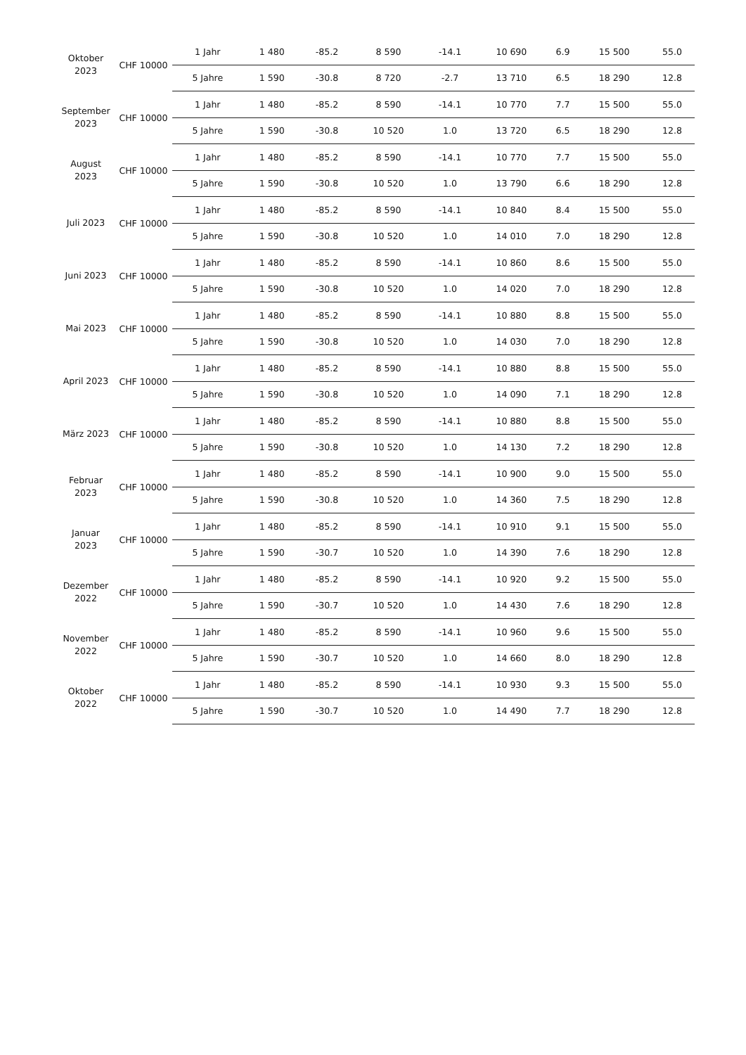| Oktober 2023 | CHF 10000 | 1 Jahr | 1 480 | -85.2 | 8 590 | -14.1 | 10 690 | 6.9 | 15 500 | 55.0 |
| | | 5 Jahre | 1 590 | -30.8 | 8 720 | -2.7 | 13 710 | 6.5 | 18 290 | 12.8 |
| September 2023 | CHF 10000 | 1 Jahr | 1 480 | -85.2 | 8 590 | -14.1 | 10 770 | 7.7 | 15 500 | 55.0 |
| | | 5 Jahre | 1 590 | -30.8 | 10 520 | 1.0 | 13 720 | 6.5 | 18 290 | 12.8 |
| August 2023 | CHF 10000 | 1 Jahr | 1 480 | -85.2 | 8 590 | -14.1 | 10 770 | 7.7 | 15 500 | 55.0 |
| | | 5 Jahre | 1 590 | -30.8 | 10 520 | 1.0 | 13 790 | 6.6 | 18 290 | 12.8 |
| Juli 2023 | CHF 10000 | 1 Jahr | 1 480 | -85.2 | 8 590 | -14.1 | 10 840 | 8.4 | 15 500 | 55.0 |
| | | 5 Jahre | 1 590 | -30.8 | 10 520 | 1.0 | 14 010 | 7.0 | 18 290 | 12.8 |
| Juni 2023 | CHF 10000 | 1 Jahr | 1 480 | -85.2 | 8 590 | -14.1 | 10 860 | 8.6 | 15 500 | 55.0 |
| | | 5 Jahre | 1 590 | -30.8 | 10 520 | 1.0 | 14 020 | 7.0 | 18 290 | 12.8 |
| Mai 2023 | CHF 10000 | 1 Jahr | 1 480 | -85.2 | 8 590 | -14.1 | 10 880 | 8.8 | 15 500 | 55.0 |
| | | 5 Jahre | 1 590 | -30.8 | 10 520 | 1.0 | 14 030 | 7.0 | 18 290 | 12.8 |
| April 2023 | CHF 10000 | 1 Jahr | 1 480 | -85.2 | 8 590 | -14.1 | 10 880 | 8.8 | 15 500 | 55.0 |
| | | 5 Jahre | 1 590 | -30.8 | 10 520 | 1.0 | 14 090 | 7.1 | 18 290 | 12.8 |
| März 2023 | CHF 10000 | 1 Jahr | 1 480 | -85.2 | 8 590 | -14.1 | 10 880 | 8.8 | 15 500 | 55.0 |
| | | 5 Jahre | 1 590 | -30.8 | 10 520 | 1.0 | 14 130 | 7.2 | 18 290 | 12.8 |
| Februar 2023 | CHF 10000 | 1 Jahr | 1 480 | -85.2 | 8 590 | -14.1 | 10 900 | 9.0 | 15 500 | 55.0 |
| | | 5 Jahre | 1 590 | -30.8 | 10 520 | 1.0 | 14 360 | 7.5 | 18 290 | 12.8 |
| Januar 2023 | CHF 10000 | 1 Jahr | 1 480 | -85.2 | 8 590 | -14.1 | 10 910 | 9.1 | 15 500 | 55.0 |
| | | 5 Jahre | 1 590 | -30.7 | 10 520 | 1.0 | 14 390 | 7.6 | 18 290 | 12.8 |
| Dezember 2022 | CHF 10000 | 1 Jahr | 1 480 | -85.2 | 8 590 | -14.1 | 10 920 | 9.2 | 15 500 | 55.0 |
| | | 5 Jahre | 1 590 | -30.7 | 10 520 | 1.0 | 14 430 | 7.6 | 18 290 | 12.8 |
| November 2022 | CHF 10000 | 1 Jahr | 1 480 | -85.2 | 8 590 | -14.1 | 10 960 | 9.6 | 15 500 | 55.0 |
| | | 5 Jahre | 1 590 | -30.7 | 10 520 | 1.0 | 14 660 | 8.0 | 18 290 | 12.8 |
| Oktober 2022 | CHF 10000 | 1 Jahr | 1 480 | -85.2 | 8 590 | -14.1 | 10 930 | 9.3 | 15 500 | 55.0 |
| | | 5 Jahre | 1 590 | -30.7 | 10 520 | 1.0 | 14 490 | 7.7 | 18 290 | 12.8 |